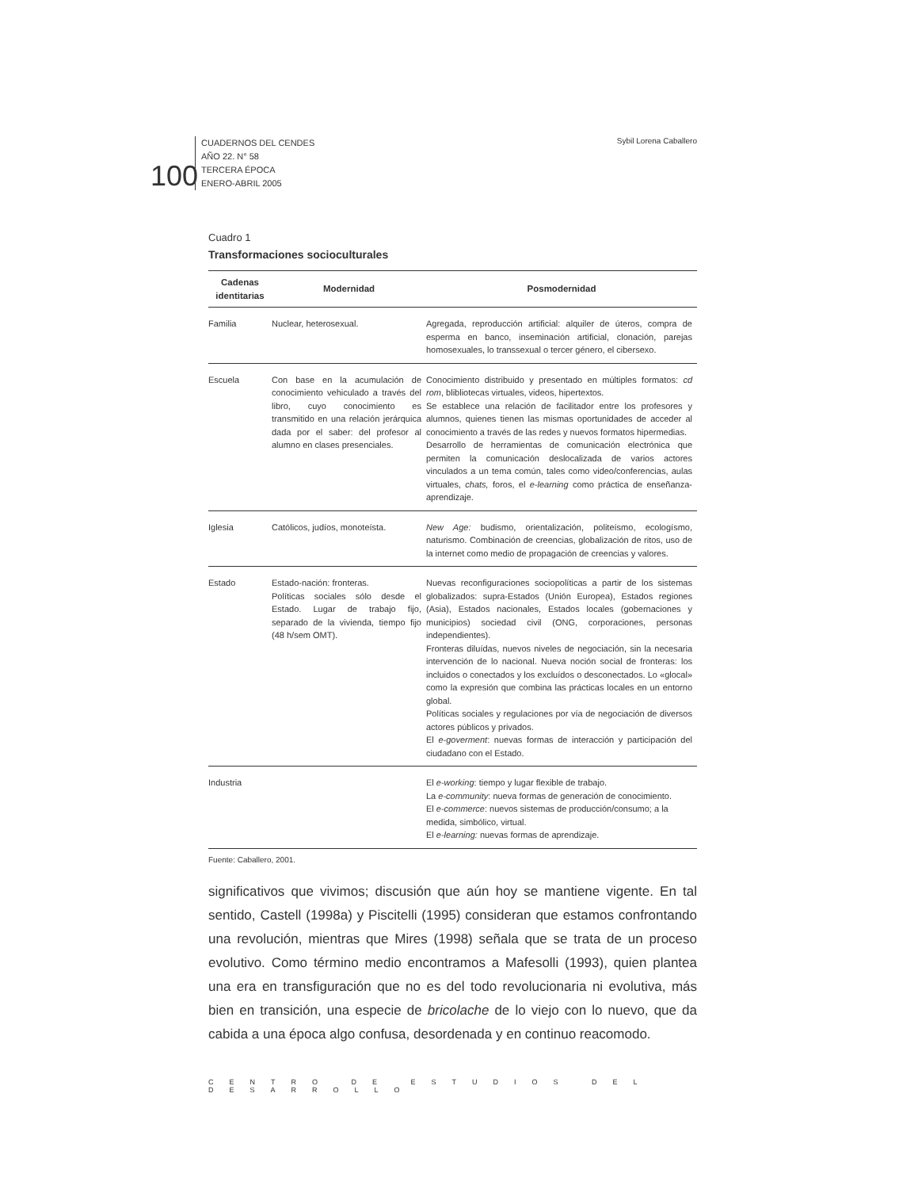100
CUADERNOS DEL CENDES
AÑO 22. N° 58
TERCERA ÉPOCA
ENERO-ABRIL 2005
Sybil Lorena Caballero
Cuadro 1
Transformaciones socioculturales
| Cadenas identitarias | Modernidad | Posmodernidad |
| --- | --- | --- |
| Familia | Nuclear, heterosexual. | Agregada, reproducción artificial: alquiler de úteros, compra de esperma en banco, inseminación artificial, clonación, parejas homosexuales, lo transsexual o tercer género, el cibersexo. |
| Escuela | Con base en la acumulación de conocimiento vehiculado a través del libro, cuyo conocimiento es transmitido en una relación jerárquica dada por el saber: del profesor al alumno en clases presenciales. | Conocimiento distribuido y presentado en múltiples formatos: cd rom , blibliotecas virtuales, videos, hipertextos. Se establece una relación de facilitador entre los profesores y alumnos, quienes tienen las mismas oportunidades de acceder al conocimiento a través de las redes y nuevos formatos hipermedias. Desarrollo de herramientas de comunicación electrónica que permiten la comunicación deslocalizada de varios actores vinculados a un tema común, tales como video/conferencias, aulas virtuales, chats, foros, el e-learning como práctica de enseñanza-aprendizaje. |
| Iglesia | Católicos, judíos, monoteísta. | New Age: budismo, orientalización, politeísmo, ecologísmo, naturismo. Combinación de creencias, globalización de ritos, uso de la internet como medio de propagación de creencias y valores. |
| Estado | Estado-nación: fronteras. Políticas sociales sólo desde el Estado. Lugar de trabajo fijo, separado de la vivienda, tiempo fijo (48 h/sem OMT). | Nuevas reconfiguraciones sociopolíticas a partir de los sistemas globalizados: supra-Estados (Unión Europea), Estados regiones (Asia), Estados nacionales, Estados locales (gobernaciones y municipios) sociedad civil (ONG, corporaciones, personas independientes). Fronteras diluídas, nuevos niveles de negociación, sin la necesaria intervención de lo nacional. Nueva noción social de fronteras: los incluidos o conectados y los excluídos o desconectados. Lo «glocal» como la expresión que combina las prácticas locales en un entorno global. Políticas sociales y regulaciones por vía de negociación de diversos actores públicos y privados. El e-goverment : nuevas formas de interacción y participación del ciudadano con el Estado. |
| Industria | | El e-working : tiempo y lugar flexible de trabajo. La e-community : nueva formas de generación de conocimiento. El e-commerce : nuevos sistemas de producción/consumo; a la medida, simbólico, virtual. El e-learning: nuevas formas de aprendizaje. |
Fuente: Caballero, 2001.
significativos que vivimos; discusión que aún hoy se mantiene vigente. En tal sentido, Castell (1998a) y Piscitelli (1995) consideran que estamos confrontando una revolución, mientras que Mires (1998) señala que se trata de un proceso evolutivo. Como término medio encontramos a Mafesolli (1993), quien plantea una era en transfiguración que no es del todo revolucionaria ni evolutiva, más bien en transición, una especie de bricolache de lo viejo con lo nuevo, que da cabida a una época algo confusa, desordenada y en continuo reacomodo.
CENTRO DE ESTUDIOS DEL DESARROLLO